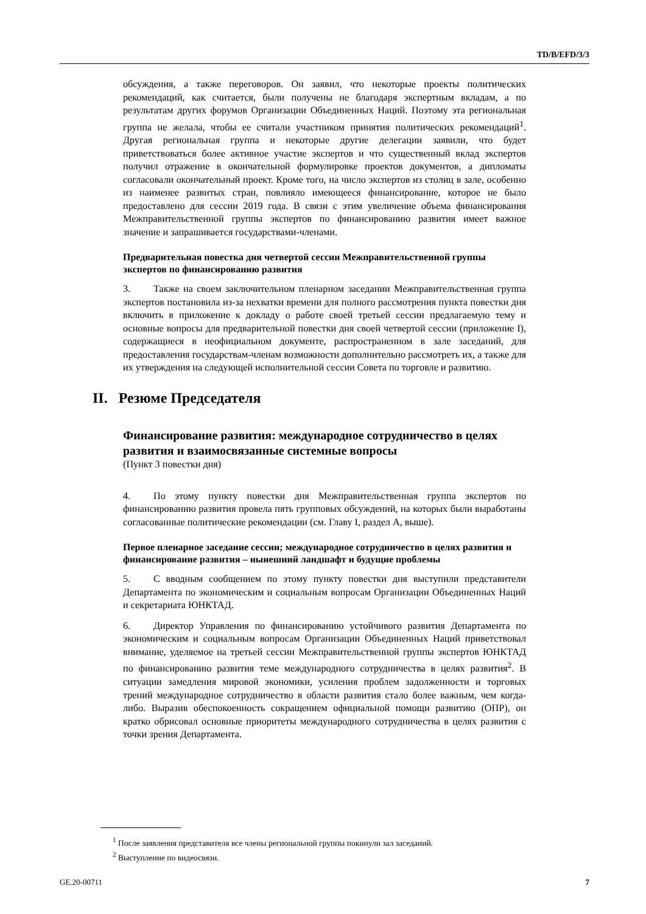TD/B/EFD/3/3
обсуждения, а также переговоров. Он заявил, что некоторые проекты политических рекомендаций, как считается, были получены не благодаря экспертным вкладам, а по результатам других форумов Организации Объединенных Наций. Поэтому эта региональная группа не желала, чтобы ее считали участником принятия политических рекомендаций<sup>1</sup>. Другая региональная группа и некоторые другие делегации заявили, что будет приветствоваться более активное участие экспертов и что существенный вклад экспертов получил отражение в окончательной формулировке проектов документов, а дипломаты согласовали окончательный проект. Кроме того, на число экспертов из столиц в зале, особенно из наименее развитых стран, повлияло имеющееся финансирование, которое не было предоставлено для сессии 2019 года. В связи с этим увеличение объема финансирования Межправительственной группы экспертов по финансированию развития имеет важное значение и запрашивается государствами-членами.
Предварительная повестка дня четвертой сессии Межправительственной группы экспертов по финансированию развития
3. Также на своем заключительном пленарном заседании Межправительственная группа экспертов постановила из-за нехватки времени для полного рассмотрения пункта повестки дня включить в приложение к докладу о работе своей третьей сессии предлагаемую тему и основные вопросы для предварительной повестки дня своей четвертой сессии (приложение I), содержащиеся в неофициальном документе, распространенном в зале заседаний, для предоставления государствам-членам возможности дополнительно рассмотреть их, а также для их утверждения на следующей исполнительной сессии Совета по торговле и развитию.
II. Резюме Председателя
Финансирование развития: международное сотрудничество в целях развития и взаимосвязанные системные вопросы
(Пункт 3 повестки дня)
4. По этому пункту повестки дня Межправительственная группа экспертов по финансированию развития провела пять групповых обсуждений, на которых были выработаны согласованные политические рекомендации (см. Главу I, раздел A, выше).
Первое пленарное заседание сессии; международное сотрудничество в целях развития и финансирование развития – нынешний ландшафт и будущие проблемы
5. С вводным сообщением по этому пункту повестки дня выступили представители Департамента по экономическим и социальным вопросам Организации Объединенных Наций и секретариата ЮНКТАД.
6. Директор Управления по финансированию устойчивого развития Департамента по экономическим и социальным вопросам Организации Объединенных Наций приветствовал внимание, уделяемое на третьей сессии Межправительственной группы экспертов ЮНКТАД по финансированию развития теме международного сотрудничества в целях развития<sup>2</sup>. В ситуации замедления мировой экономики, усиления проблем задолженности и торговых трений международное сотрудничество в области развития стало более важным, чем когда-либо. Выразив обеспокоенность сокращением официальной помощи развитию (ОПР), он кратко обрисовал основные приоритеты международного сотрудничества в целях развития с точки зрения Департамента.
<sup>1</sup> После заявления представителя все члены региональной группы покинули зал заседаний.
<sup>2</sup> Выступление по видеосвязи.
GE.20-00711 7